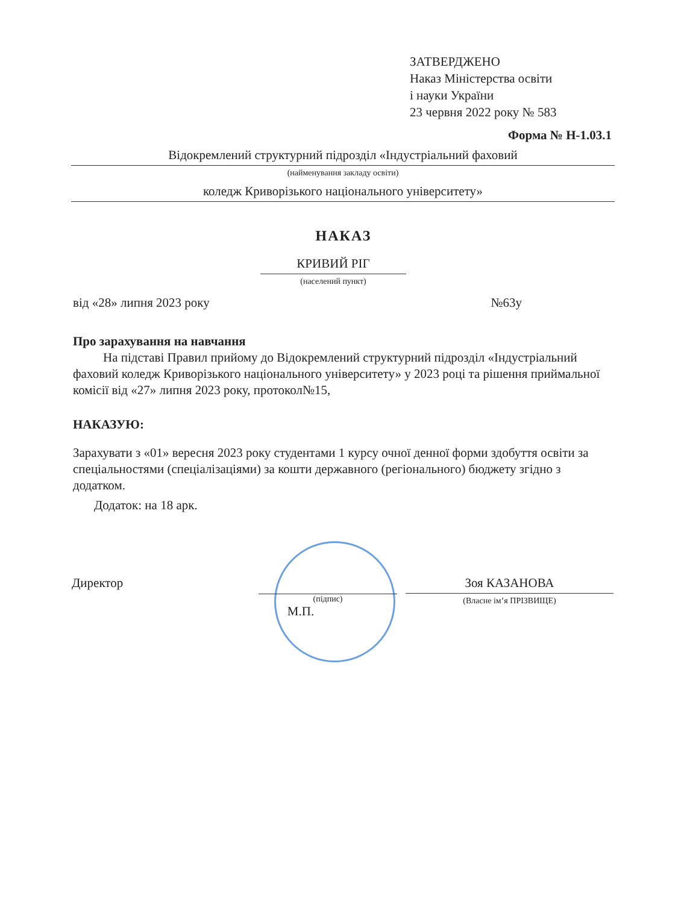ЗАТВЕРДЖЕНО
Наказ Міністерства освіти
і науки України
23 червня 2022 року № 583
Форма № Н-1.03.1
Відокремлений структурний підрозділ «Індустріальний фаховий
(найменування закладу освіти)
коледж Криворізького національного університету»
НАКАЗ
КРИВИЙ РІГ
(населений пункт)
від «28» липня 2023 року №63у
Про зарахування на навчання
На підставі Правил прийому до Відокремлений структурний підрозділ «Індустріальний фаховий коледж Криворізького національного університету» у 2023 році та рішення приймальної комісії від «27» липня 2023 року, протокол№15,
НАКАЗУЮ:
Зарахувати з «01» вересня 2023 року студентами 1 курсу очної денної форми здобуття освіти за спеціальностями (спеціалізаціями) за кошти державного (регіонального) бюджету згідно з додатком.
Додаток: на 18 арк.
Директор
(підпис)
М.П.
Зоя КАЗАНОВА
(Власне ім’я ПРІЗВИЩЕ)